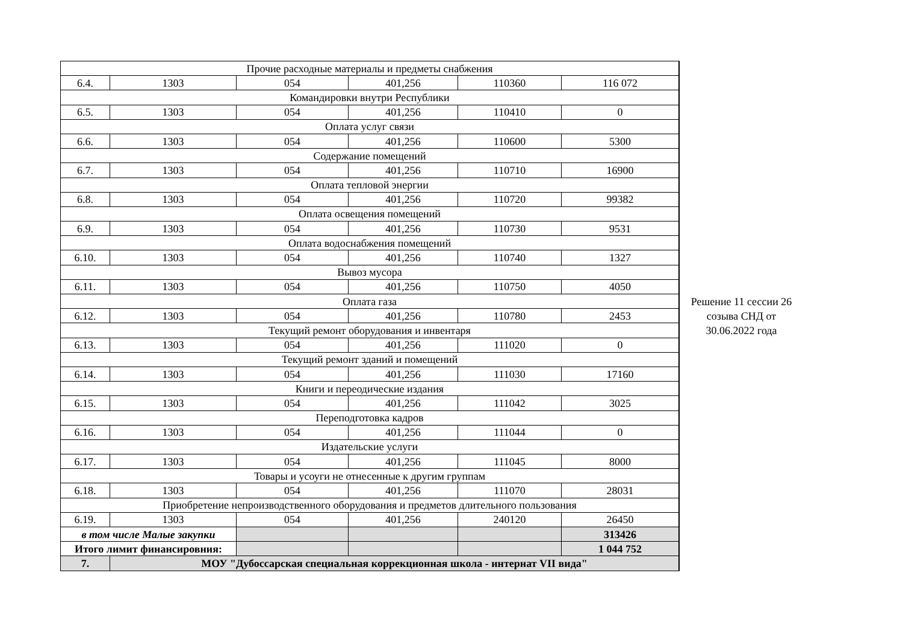| Прочие расходные материалы и предметы снабжения | | | | | |
| 6.4. | 1303 | 054 | 401,256 | 110360 | 116 072 |
| Командировки внутри Республики | | | | | |
| 6.5. | 1303 | 054 | 401,256 | 110410 | 0 |
| Оплата услуг связи | | | | | |
| 6.6. | 1303 | 054 | 401,256 | 110600 | 5300 |
| Содержание помещений | | | | | |
| 6.7. | 1303 | 054 | 401,256 | 110710 | 16900 |
| Оплата тепловой энергии | | | | | |
| 6.8. | 1303 | 054 | 401,256 | 110720 | 99382 |
| Оплата освещения помещений | | | | | |
| 6.9. | 1303 | 054 | 401,256 | 110730 | 9531 |
| Оплата водоснабжения помещений | | | | | |
| 6.10. | 1303 | 054 | 401,256 | 110740 | 1327 |
| Вывоз мусора | | | | | |
| 6.11. | 1303 | 054 | 401,256 | 110750 | 4050 |
| Оплата газа | | | | | |
| 6.12. | 1303 | 054 | 401,256 | 110780 | 2453 |
| Текущий ремонт оборудования и инвентаря | | | | | |
| 6.13. | 1303 | 054 | 401,256 | 111020 | 0 |
| Текущий ремонт зданий и помещений | | | | | |
| 6.14. | 1303 | 054 | 401,256 | 111030 | 17160 |
| Книги и переодические издания | | | | | |
| 6.15. | 1303 | 054 | 401,256 | 111042 | 3025 |
| Переподготовка кадров | | | | | |
| 6.16. | 1303 | 054 | 401,256 | 111044 | 0 |
| Издательские услуги | | | | | |
| 6.17. | 1303 | 054 | 401,256 | 111045 | 8000 |
| Товары и усоуги не отнесенные к другим группам | | | | | |
| 6.18. | 1303 | 054 | 401,256 | 111070 | 28031 |
| Приобретение непроизводственного оборудования и предметов длительного пользования | | | | | |
| 6.19. | 1303 | 054 | 401,256 | 240120 | 26450 |
| в том числе Малые закупки | | | | | 313426 |
| Итого лимит финансировния: | | | | | 1 044 752 |
| 7. | МОУ "Дубоссарская специальная коррекционная школа - интернат VII вида" | | | | |
Решение 11 сессии 26
созыва СНД от
30.06.2022 года